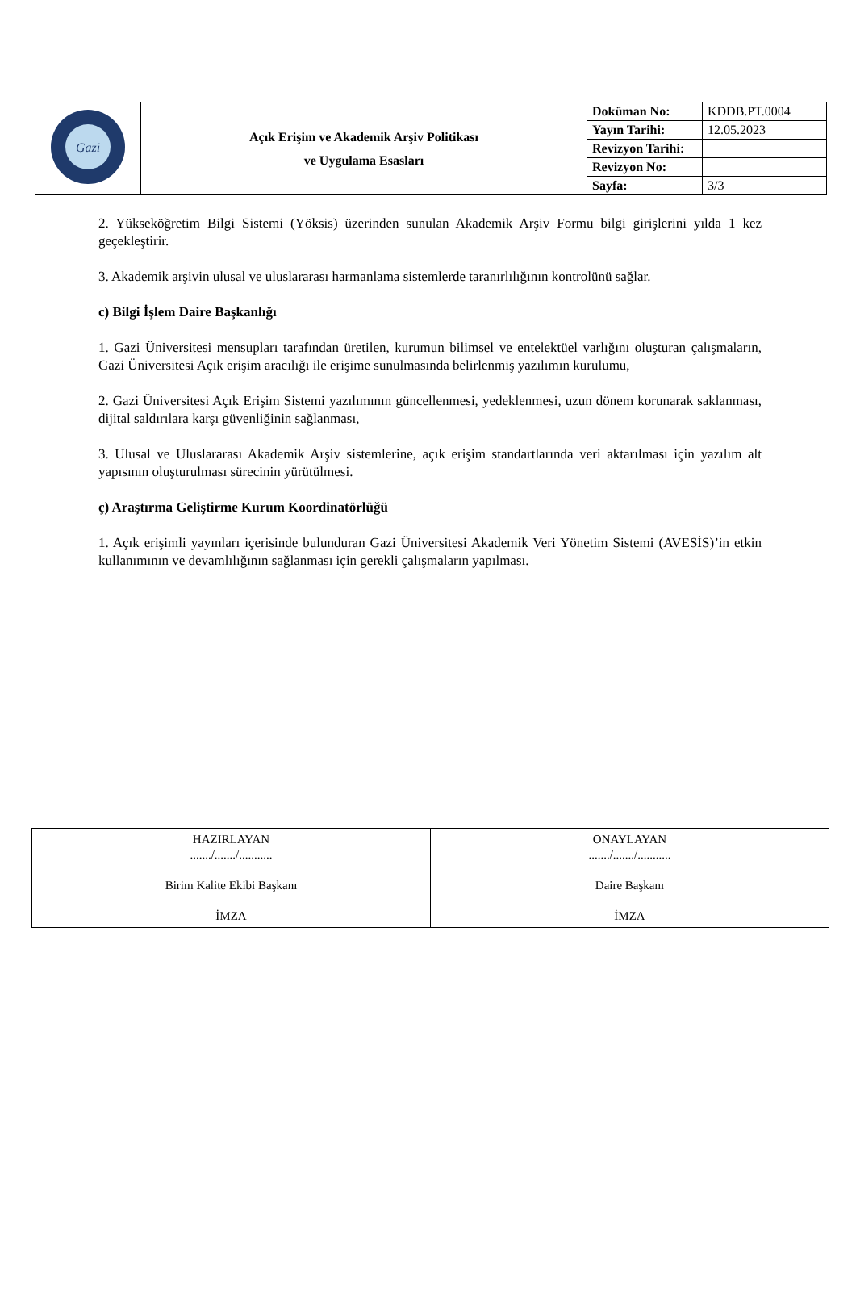| Gazi | Açık Erişim ve Akademik Arşiv Politikası ve Uygulama Esasları | Doküman No: | KDDB.PT.0004 |
| | | Yayın Tarihi: | 12.05.2023 |
| | | Revizyon Tarihi: | |
| | | Revizyon No: | |
| | | Sayfa: | 3/3 |
2. Yükseköğretim Bilgi Sistemi (Yöksis) üzerinden sunulan Akademik Arşiv Formu bilgi girişlerini yılda 1 kez geçekleştirir.
3. Akademik arşivin ulusal ve uluslararası harmanlama sistemlerde taranırlılığının kontrolünü sağlar.
c) Bilgi İşlem Daire Başkanlığı
1. Gazi Üniversitesi mensupları tarafından üretilen, kurumun bilimsel ve entelektüel varlığını oluşturan çalışmaların, Gazi Üniversitesi Açık erişim aracılığı ile erişime sunulmasında belirlenmiş yazılımın kurulumu,
2. Gazi Üniversitesi Açık Erişim Sistemi yazılımının güncellenmesi, yedeklenmesi, uzun dönem korunarak saklanması, dijital saldırılara karşı güvenliğinin sağlanması,
3. Ulusal ve Uluslararası Akademik Arşiv sistemlerine, açık erişim standartlarında veri aktarılması için yazılım alt yapısının oluşturulması sürecinin yürütülmesi.
ç) Araştırma Geliştirme Kurum Koordinatörlüğü
1. Açık erişimli yayınları içerisinde bulunduran Gazi Üniversitesi Akademik Veri Yönetim Sistemi (AVESİS)’in etkin kullanımının ve devamlılığının sağlanması için gerekli çalışmaların yapılması.
| HAZIRLAYAN ......./......./........... Birim Kalite Ekibi Başkanı İMZA | ONAYLAYAN ......./......./........... Daire Başkanı İMZA |